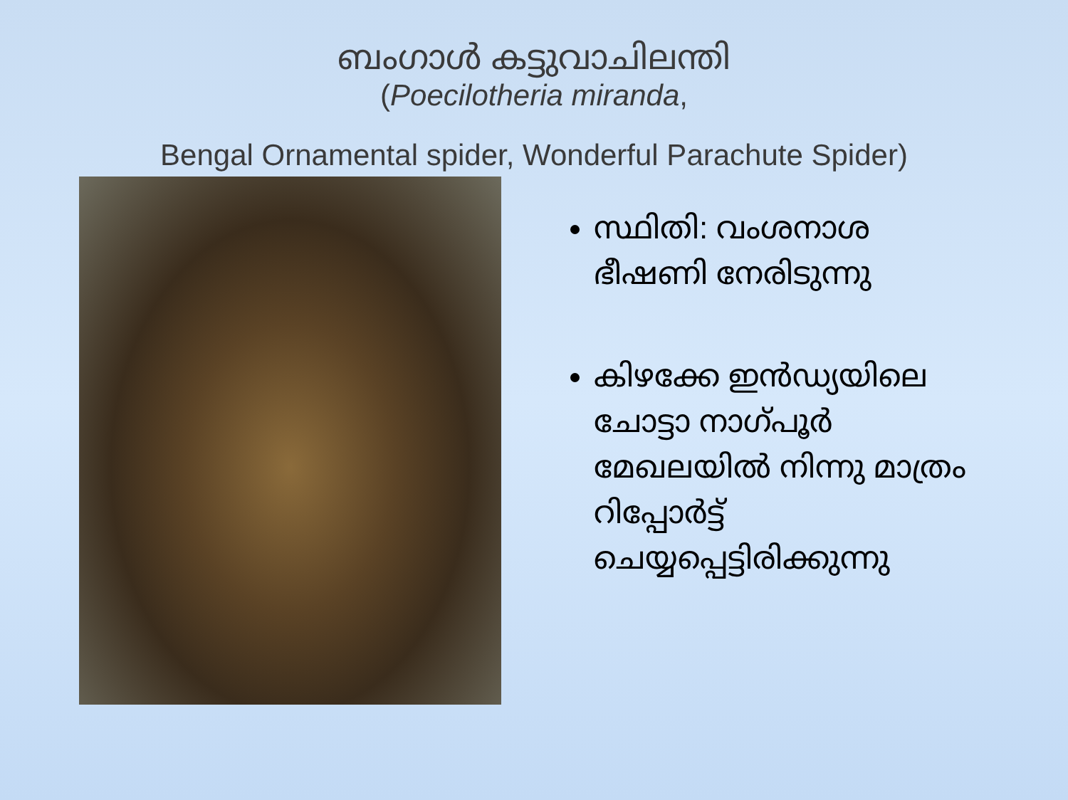ബംഗാൾ കട്ടുവാചിലന്തി
(Poecilotheria miranda,
Bengal Ornamental spider, Wonderful Parachute Spider)
സ്ഥിതി: വംശനാശ ഭീഷണി നേരിടുന്നു
കിഴക്കേ ഇൻഡ്യയിലെ ചോട്ടാ നാഗ്പൂർ മേഖലയിൽ നിന്നു മാത്രം റിപ്പോർട്ട് ചെയ്യപ്പെട്ടിരിക്കുന്നു